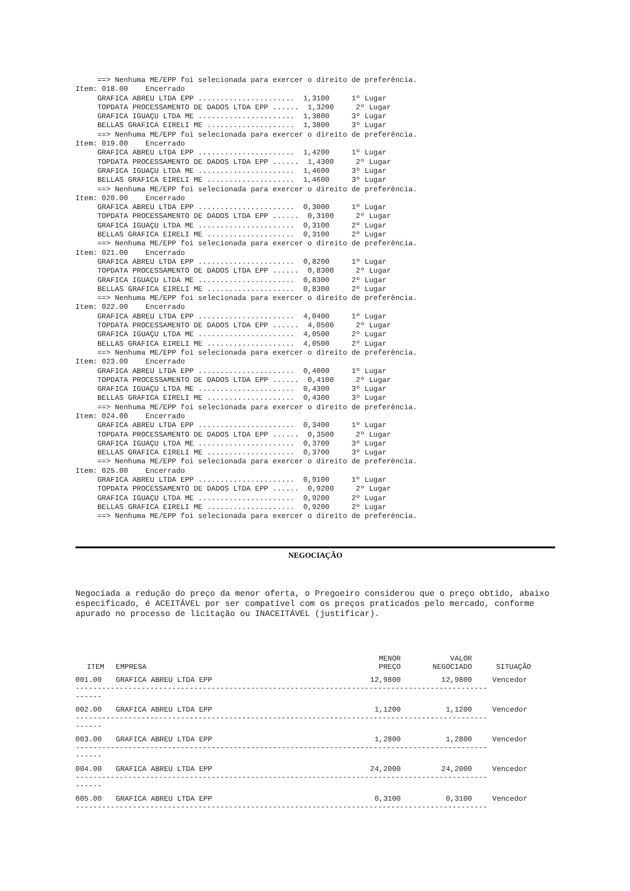==> Nenhuma ME/EPP foi selecionada para exercer o direito de preferência.
Item: 018.00    Encerrado
     GRAFICA ABREU LTDA EPP ......................  1,3100     1º Lugar
     TOPDATA PROCESSAMENTO DE DADOS LTDA EPP ......  1,3200     2º Lugar
     GRAFICA IGUAÇU LTDA ME ......................  1,3800     3º Lugar
     BELLAS GRAFICA EIRELI ME ....................  1,3800     3º Lugar
     ==> Nenhuma ME/EPP foi selecionada para exercer o direito de preferência.
Item: 019.00    Encerrado
     GRAFICA ABREU LTDA EPP ......................  1,4200     1º Lugar
     TOPDATA PROCESSAMENTO DE DADOS LTDA EPP ......  1,4300     2º Lugar
     GRAFICA IGUAÇU LTDA ME ......................  1,4600     3º Lugar
     BELLAS GRAFICA EIRELI ME ....................  1,4600     3º Lugar
     ==> Nenhuma ME/EPP foi selecionada para exercer o direito de preferência.
Item: 020.00    Encerrado
     GRAFICA ABREU LTDA EPP ......................  0,3000     1º Lugar
     TOPDATA PROCESSAMENTO DE DADOS LTDA EPP ......  0,3100     2º Lugar
     GRAFICA IGUAÇU LTDA ME ......................  0,3100     2º Lugar
     BELLAS GRAFICA EIRELI ME ....................  0,3100     2º Lugar
     ==> Nenhuma ME/EPP foi selecionada para exercer o direito de preferência.
Item: 021.00    Encerrado
     GRAFICA ABREU LTDA EPP ......................  0,8200     1º Lugar
     TOPDATA PROCESSAMENTO DE DADOS LTDA EPP ......  0,8300     2º Lugar
     GRAFICA IGUAÇU LTDA ME ......................  0,8300     2º Lugar
     BELLAS GRAFICA EIRELI ME ....................  0,8300     2º Lugar
     ==> Nenhuma ME/EPP foi selecionada para exercer o direito de preferência.
Item: 022.00    Encerrado
     GRAFICA ABREU LTDA EPP ......................  4,0400     1º Lugar
     TOPDATA PROCESSAMENTO DE DADOS LTDA EPP ......  4,0500     2º Lugar
     GRAFICA IGUAÇU LTDA ME ......................  4,0500     2º Lugar
     BELLAS GRAFICA EIRELI ME ....................  4,0500     2º Lugar
     ==> Nenhuma ME/EPP foi selecionada para exercer o direito de preferência.
Item: 023.00    Encerrado
     GRAFICA ABREU LTDA EPP ......................  0,4000     1º Lugar
     TOPDATA PROCESSAMENTO DE DADOS LTDA EPP ......  0,4100     2º Lugar
     GRAFICA IGUAÇU LTDA ME ......................  0,4300     3º Lugar
     BELLAS GRAFICA EIRELI ME ....................  0,4300     3º Lugar
     ==> Nenhuma ME/EPP foi selecionada para exercer o direito de preferência.
Item: 024.00    Encerrado
     GRAFICA ABREU LTDA EPP ......................  0,3400     1º Lugar
     TOPDATA PROCESSAMENTO DE DADOS LTDA EPP ......  0,3500     2º Lugar
     GRAFICA IGUAÇU LTDA ME ......................  0,3700     3º Lugar
     BELLAS GRAFICA EIRELI ME ....................  0,3700     3º Lugar
     ==> Nenhuma ME/EPP foi selecionada para exercer o direito de preferência.
Item: 025.00    Encerrado
     GRAFICA ABREU LTDA EPP ......................  0,9100     1º Lugar
     TOPDATA PROCESSAMENTO DE DADOS LTDA EPP ......  0,9200     2º Lugar
     GRAFICA IGUAÇU LTDA ME ......................  0,9200     2º Lugar
     BELLAS GRAFICA EIRELI ME ....................  0,9200     2º Lugar
     ==> Nenhuma ME/EPP foi selecionada para exercer o direito de preferência.
NEGOCIAÇÃO
Negociada a redução do preço da menor oferta, o Pregoeiro considerou que o preço obtido, abaixo especificado, é ACEITÁVEL por ser compatível com os preços praticados pelo mercado, conforme apurado no processo de licitação ou INACEITÁVEL (justificar).
| ITEM | EMPRESA | MENOR PREÇO | VALOR NEGOCIADO | SITUAÇÃO |
| --- | --- | --- | --- | --- |
| 001.00 | GRAFICA ABREU LTDA EPP | 12,9800 | 12,9800 | Vencedor |
| ---------------------------------------------------------------------------------------------- ------ | | | | |
| 002.00 | GRAFICA ABREU LTDA EPP | 1,1200 | 1,1200 | Vencedor |
| ---------------------------------------------------------------------------------------------- ------ | | | | |
| 003.00 | GRAFICA ABREU LTDA EPP | 1,2800 | 1,2800 | Vencedor |
| ---------------------------------------------------------------------------------------------- ------ | | | | |
| 004.00 | GRAFICA ABREU LTDA EPP | 24,2000 | 24,2000 | Vencedor |
| ---------------------------------------------------------------------------------------------- ------ | | | | |
| 005.00 | GRAFICA ABREU LTDA EPP | 0,3100 | 0,3100 | Vencedor |
| ---------------------------------------------------------------------------------------------- | | | | |